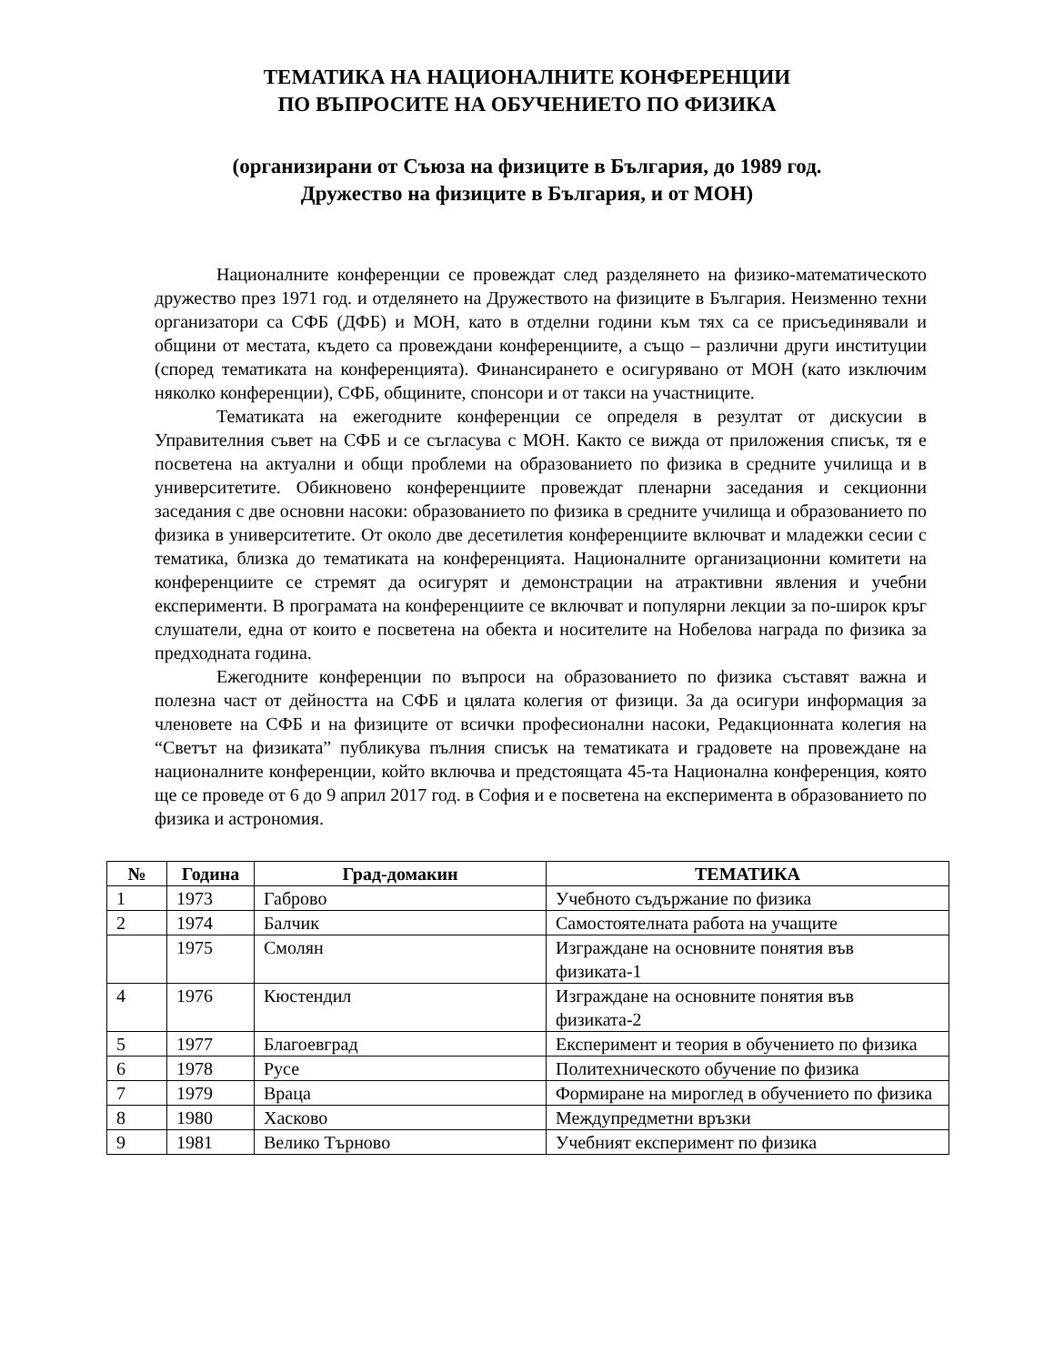ТЕМАТИКА НА НАЦИОНАЛНИТЕ КОНФЕРЕНЦИИ
ПО ВЪПРОСИТЕ НА ОБУЧЕНИЕТО ПО ФИЗИКА
(организирани от Съюза на физиците в България, до 1989 год.
Дружество на физиците в България, и от МОН)
Националните конференции се провеждат след разделянето на физико-математическото дружество през 1971 год. и отделянето на Дружеството на физиците в България. Неизменно техни организатори са СФБ (ДФБ) и МОН, като в отделни години към тях са се присъединявали и общини от местата, където са провеждани конференциите, а също – различни други институции (според тематиката на конференцията). Финансирането е осигурявано от МОН (като изключим няколко конференции), СФБ, общините, спонсори и от такси на участниците.
Тематиката на ежегодните конференции се определя в резултат от дискусии в Управителния съвет на СФБ и се съгласува с МОН. Както се вижда от приложения списък, тя е посветена на актуални и общи проблеми на образованието по физика в средните училища и в университетите. Обикновено конференциите провеждат пленарни заседания и секционни заседания с две основни насоки: образованието по физика в средните училища и образованието по физика в университетите. От около две десетилетия конференциите включват и младежки сесии с тематика, близка до тематиката на конференцията. Националните организационни комитети на конференциите се стремят да осигурят и демонстрации на атрактивни явления и учебни експерименти. В програмата на конференциите се включват и популярни лекции за по-широк кръг слушатели, една от които е посветена на обекта и носителите на Нобелова награда по физика за предходната година.
Ежегодните конференции по въпроси на образованието по физика съставят важна и полезна част от дейността на СФБ и цялата колегия от физици. За да осигури информация за членовете на СФБ и на физиците от всички професионални насоки, Редакционната колегия на “Светът на физиката” публикува пълния списък на тематиката и градовете на провеждане на националните конференции, който включва и предстоящата 45-та Национална конференция, която ще се проведе от 6 до 9 април 2017 год. в София и е посветена на експеримента в образованието по физика и астрономия.
| № | Година | Град-домакин | ТЕМАТИКА |
| --- | --- | --- | --- |
| 1 | 1973 | Габрово | Учебното съдържание по физика |
| 2 | 1974 | Балчик | Самостоятелната работа на учащите |
| | 1975 | Смолян | Изграждане на основните понятия във физиката-1 |
| 4 | 1976 | Кюстендил | Изграждане на основните понятия във физиката-2 |
| 5 | 1977 | Благоевград | Експеримент и теория в обучението по физика |
| 6 | 1978 | Русе | Политехническото обучение по физика |
| 7 | 1979 | Враца | Формиране на мироглед в обучението по физика |
| 8 | 1980 | Хасково | Междупредметни връзки |
| 9 | 1981 | Велико Търново | Учебният експеримент по физика |